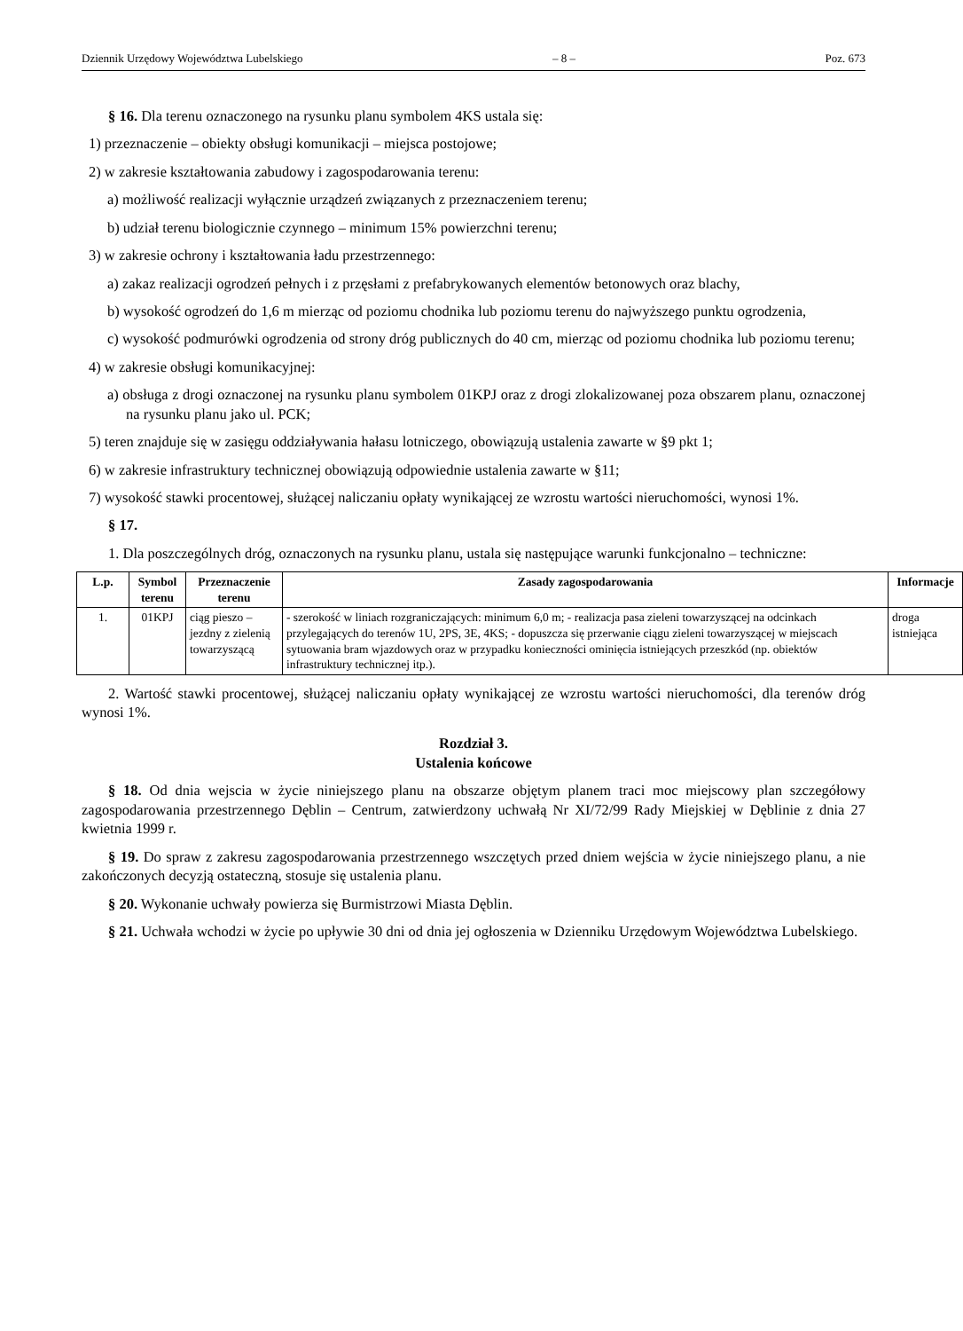Dziennik Urzędowy Województwa Lubelskiego – 8 – Poz. 673
§ 16. Dla terenu oznaczonego na rysunku planu symbolem 4KS ustala się:
1) przeznaczenie – obiekty obsługi komunikacji – miejsca postojowe;
2) w zakresie kształtowania zabudowy i zagospodarowania terenu:
a) możliwość realizacji wyłącznie urządzeń związanych z przeznaczeniem terenu;
b) udział terenu biologicznie czynnego – minimum 15% powierzchni terenu;
3) w zakresie ochrony i kształtowania ładu przestrzennego:
a) zakaz realizacji ogrodzeń pełnych i z przęsłami z prefabrykowanych elementów betonowych oraz blachy,
b) wysokość ogrodzeń do 1,6 m mierząc od poziomu chodnika lub poziomu terenu do najwyższego punktu ogrodzenia,
c) wysokość podmurówki ogrodzenia od strony dróg publicznych do 40 cm, mierząc od poziomu chodnika lub poziomu terenu;
4) w zakresie obsługi komunikacyjnej:
a) obsługa z drogi oznaczonej na rysunku planu symbolem 01KPJ oraz z drogi zlokalizowanej poza obszarem planu, oznaczonej na rysunku planu jako ul. PCK;
5) teren znajduje się w zasięgu oddziaływania hałasu lotniczego, obowiązują ustalenia zawarte w §9 pkt 1;
6) w zakresie infrastruktury technicznej obowiązują odpowiednie ustalenia zawarte w §11;
7) wysokość stawki procentowej, służącej naliczaniu opłaty wynikającej ze wzrostu wartości nieruchomości, wynosi 1%.
§ 17.
1. Dla poszczególnych dróg, oznaczonych na rysunku planu, ustala się następujące warunki funkcjonalno – techniczne:
| L.p. | Symbol terenu | Przeznaczenie terenu | Zasady zagospodarowania | Informacje |
| --- | --- | --- | --- | --- |
| 1. | 01KPJ | ciąg pieszo – jezdny z zielenią towarzyszącą | - szerokość w liniach rozgraniczających: minimum 6,0 m; - realizacja pasa zieleni towarzyszącej na odcinkach przylegających do terenów 1U, 2PS, 3E, 4KS; - dopuszcza się przerwanie ciągu zieleni towarzyszącej w miejscach sytuowania bram wjazdowych oraz w przypadku konieczności ominięcia istniejących przeszkód (np. obiektów infrastruktury technicznej itp.). | droga istniejąca |
2. Wartość stawki procentowej, służącej naliczaniu opłaty wynikającej ze wzrostu wartości nieruchomości, dla terenów dróg wynosi 1%.
Rozdział 3.
Ustalenia końcowe
§ 18. Od dnia wejscia w życie niniejszego planu na obszarze objętym planem traci moc miejscowy plan szczegółowy zagospodarowania przestrzennego Dęblin – Centrum, zatwierdzony uchwałą Nr XI/72/99 Rady Miejskiej w Dęblinie z dnia 27 kwietnia 1999 r.
§ 19. Do spraw z zakresu zagospodarowania przestrzennego wszczętych przed dniem wejścia w życie niniejszego planu, a nie zakończonych decyzją ostateczną, stosuje się ustalenia planu.
§ 20. Wykonanie uchwały powierza się Burmistrzowi Miasta Dęblin.
§ 21. Uchwała wchodzi w życie po upływie 30 dni od dnia jej ogłoszenia w Dzienniku Urzędowym Województwa Lubelskiego.